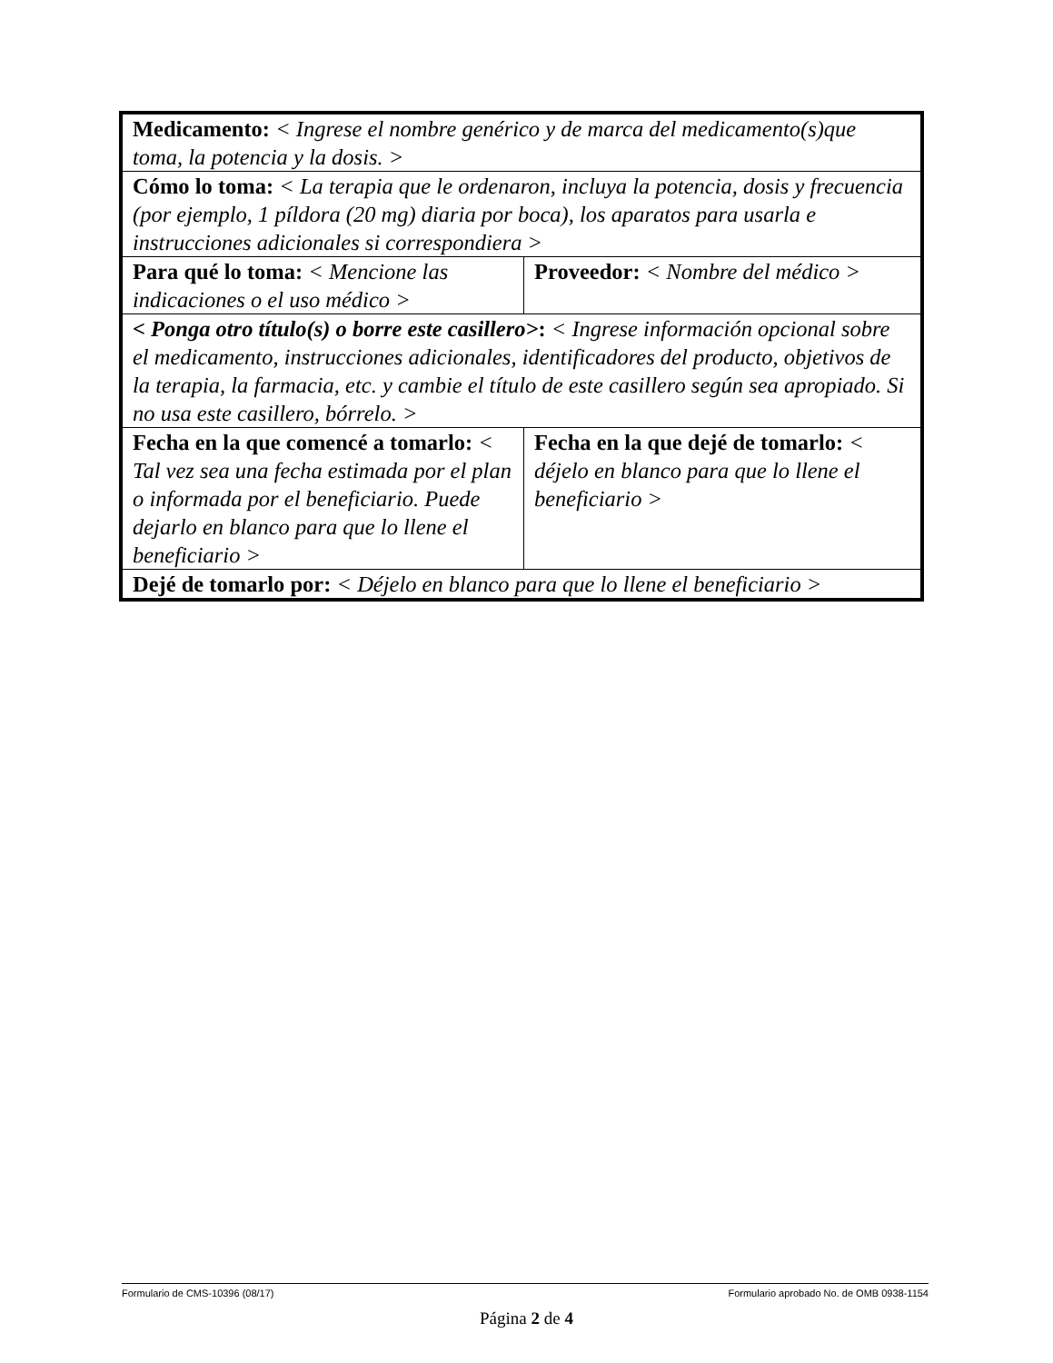| Medicamento: < Ingrese el nombre genérico y de marca del medicamento(s)que toma, la potencia y la dosis. > | |
| Cómo lo toma: < La terapia que le ordenaron, incluya la potencia, dosis y frecuencia (por ejemplo, 1 píldora (20 mg) diaria por boca), los aparatos para usarla e instrucciones adicionales si correspondiera > | |
| Para qué lo toma: < Mencione las indicaciones o el uso médico > | Proveedor: < Nombre del médico > |
| < Ponga otro título(s) o borre este casillero> : < Ingrese información opcional sobre el medicamento, instrucciones adicionales, identificadores del producto, objetivos de la terapia, la farmacia, etc. y cambie el título de este casillero según sea apropiado. Si no usa este casillero, bórrelo. > | |
| Fecha en la que comencé a tomarlo: < Tal vez sea una fecha estimada por el plan o informada por el beneficiario. Puede dejarlo en blanco para que lo llene el beneficiario > | Fecha en la que dejé de tomarlo: < déjelo en blanco para que lo llene el beneficiario > |
| Dejé de tomarlo por: < Déjelo en blanco para que lo llene el beneficiario > | |
Formulario de CMS-10396 (08/17) Formulario aprobado No. de OMB 0938-1154
Página 2 de 4